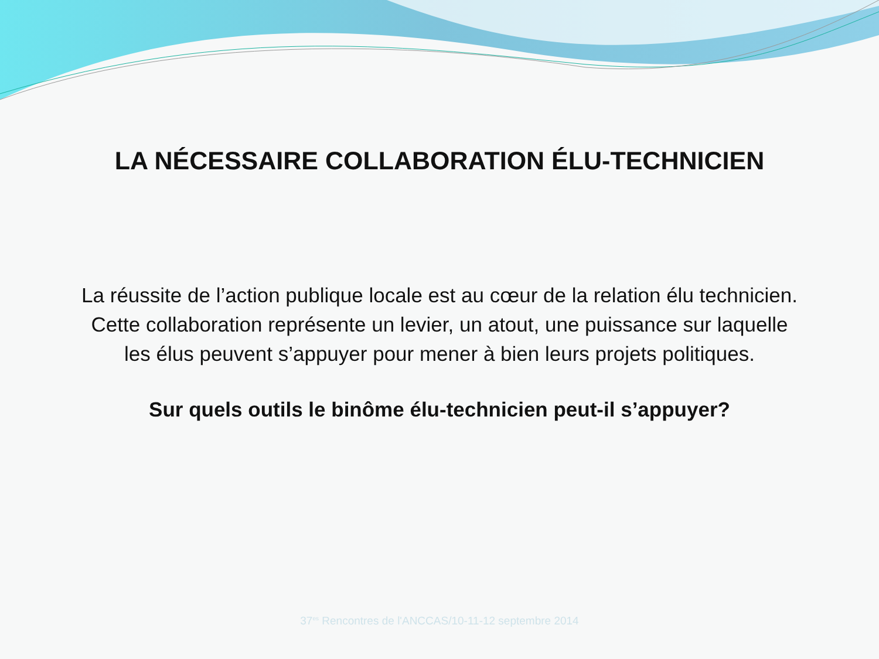LA NÉCESSAIRE COLLABORATION ÉLU-TECHNICIEN
La réussite de l’action publique locale est au cœur de la relation élu technicien.
Cette collaboration représente un levier, un atout, une puissance sur laquelle
les élus peuvent s’appuyer pour mener à bien leurs projets politiques.
Sur quels outils le binôme élu-technicien peut-il s’appuyer?
37<sup>es</sup> Rencontres de l'ANCCAS/10-11-12 septembre 2014